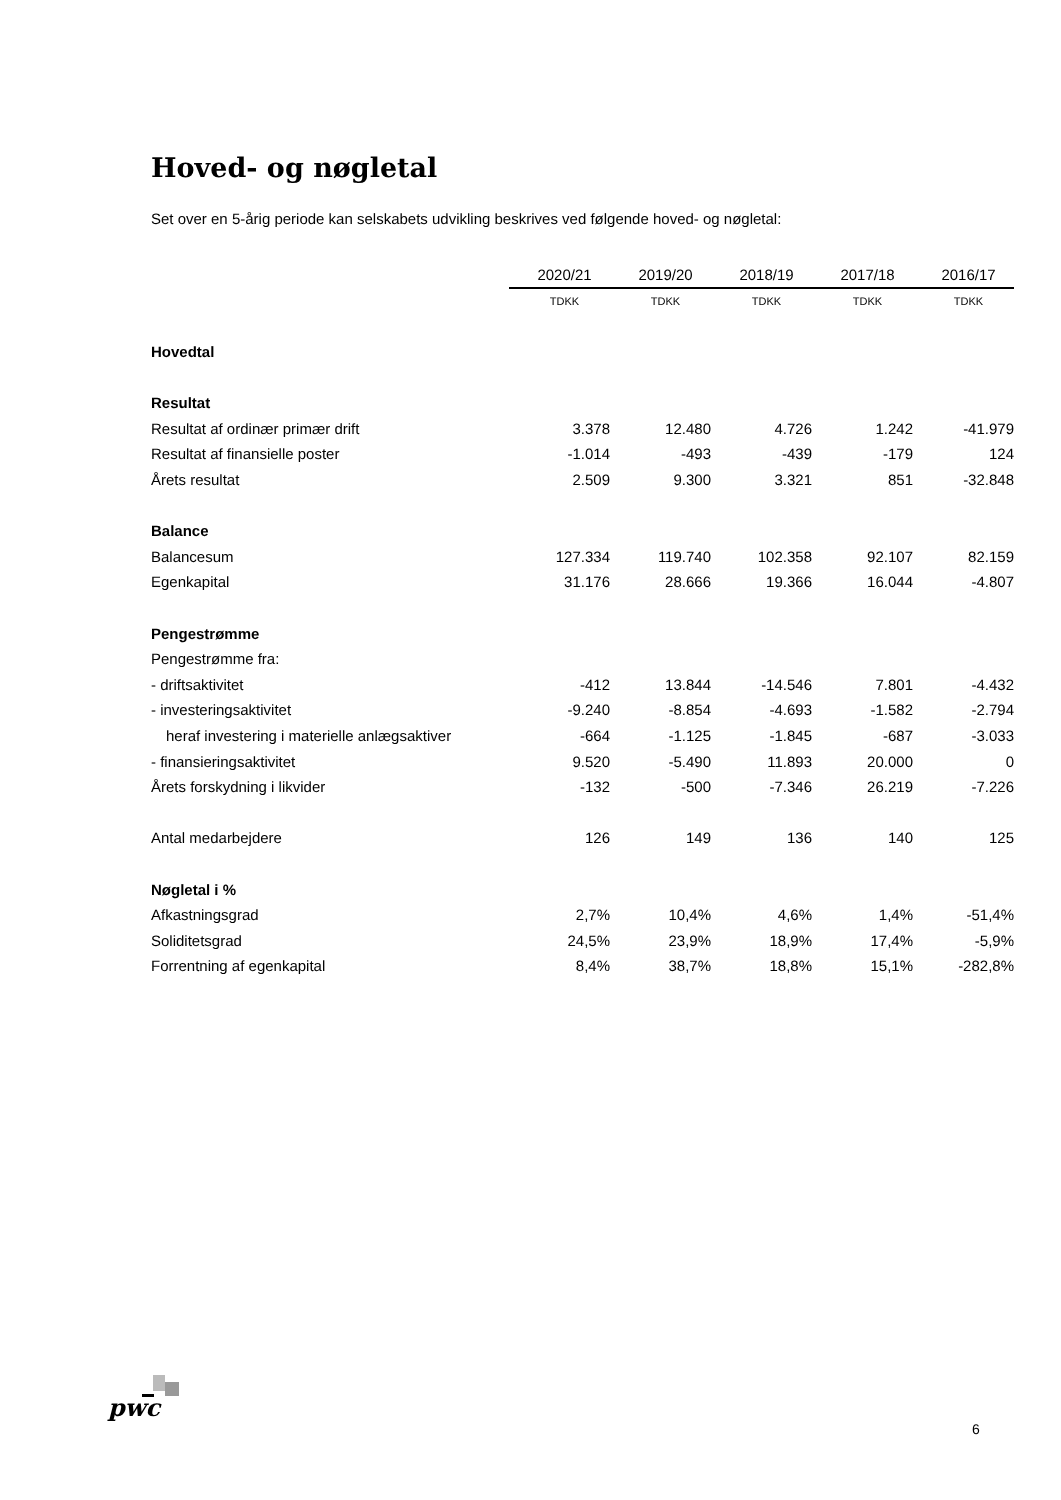Hoved- og nøgletal
Set over en 5-årig periode kan selskabets udvikling beskrives ved følgende hoved- og nøgletal:
| | 2020/21 | 2019/20 | 2018/19 | 2017/18 | 2016/17 |
| --- | --- | --- | --- | --- | --- |
| | TDKK | TDKK | TDKK | TDKK | TDKK |
| Hovedtal | | | | | |
| Resultat | | | | | |
| Resultat af ordinær primær drift | 3.378 | 12.480 | 4.726 | 1.242 | -41.979 |
| Resultat af finansielle poster | -1.014 | -493 | -439 | -179 | 124 |
| Årets resultat | 2.509 | 9.300 | 3.321 | 851 | -32.848 |
| Balance | | | | | |
| Balancesum | 127.334 | 119.740 | 102.358 | 92.107 | 82.159 |
| Egenkapital | 31.176 | 28.666 | 19.366 | 16.044 | -4.807 |
| Pengestrømme | | | | | |
| Pengestrømme fra: | | | | | |
| - driftsaktivitet | -412 | 13.844 | -14.546 | 7.801 | -4.432 |
| - investeringsaktivitet | -9.240 | -8.854 | -4.693 | -1.582 | -2.794 |
| heraf investering i materielle anlægsaktiver | -664 | -1.125 | -1.845 | -687 | -3.033 |
| - finansieringsaktivitet | 9.520 | -5.490 | 11.893 | 20.000 | 0 |
| Årets forskydning i likvider | -132 | -500 | -7.346 | 26.219 | -7.226 |
| Antal medarbejdere | 126 | 149 | 136 | 140 | 125 |
| Nøgletal i % | | | | | |
| Afkastningsgrad | 2,7% | 10,4% | 4,6% | 1,4% | -51,4% |
| Soliditetsgrad | 24,5% | 23,9% | 18,9% | 17,4% | -5,9% |
| Forrentning af egenkapital | 8,4% | 38,7% | 18,8% | 15,1% | -282,8% |
pwc
6